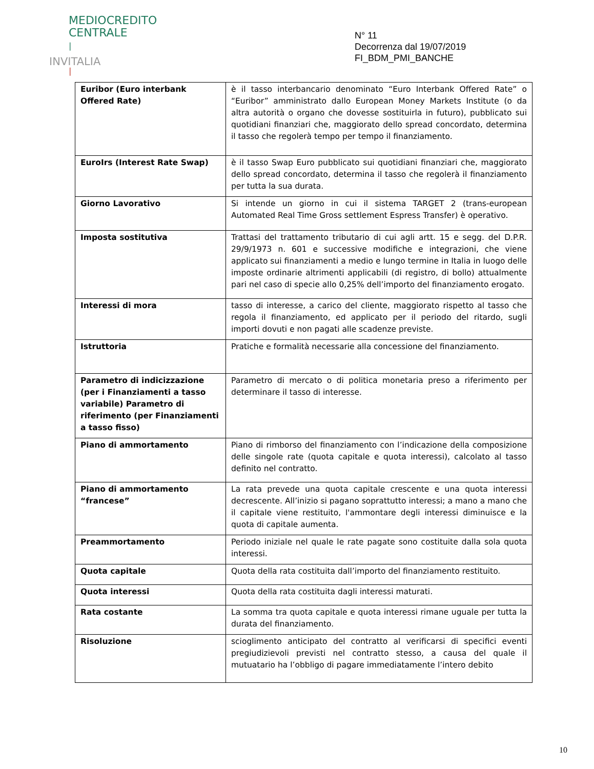MEDIOCREDITO
CENTRALE
|
INVITALIA
|
N° 11
Decorrenza dal 19/07/2019
FI_BDM_PMI_BANCHE
| Euribor (Euro interbank Offered Rate) | è il tasso interbancario denominato “Euro Interbank Offered Rate” o “Euribor” amministrato dallo European Money Markets Institute (o da altra autorità o organo che dovesse sostituirla in futuro), pubblicato sui quotidiani finanziari che, maggiorato dello spread concordato, determina il tasso che regolerà tempo per tempo il finanziamento. |
| EuroIrs (Interest Rate Swap) | è il tasso Swap Euro pubblicato sui quotidiani finanziari che, maggiorato dello spread concordato, determina il tasso che regolerà il finanziamento per tutta la sua durata. |
| Giorno Lavorativo | Si intende un giorno in cui il sistema TARGET 2 (trans-european Automated Real Time Gross settlement Espress Transfer) è operativo. |
| Imposta sostitutiva | Trattasi del trattamento tributario di cui agli artt. 15 e segg. del D.P.R. 29/9/1973 n. 601 e successive modifiche e integrazioni, che viene applicato sui finanziamenti a medio e lungo termine in Italia in luogo delle imposte ordinarie altrimenti applicabili (di registro, di bollo) attualmente pari nel caso di specie allo 0,25% dell’importo del finanziamento erogato. |
| Interessi di mora | tasso di interesse, a carico del cliente, maggiorato rispetto al tasso che regola il finanziamento, ed applicato per il periodo del ritardo, sugli importi dovuti e non pagati alle scadenze previste. |
| Istruttoria | Pratiche e formalità necessarie alla concessione del finanziamento. |
| Parametro di indicizzazione (per i Finanziamenti a tasso variabile) Parametro di riferimento (per Finanziamenti a tasso fisso) | Parametro di mercato o di politica monetaria preso a riferimento per determinare il tasso di interesse. |
| Piano di ammortamento | Piano di rimborso del finanziamento con l’indicazione della composizione delle singole rate (quota capitale e quota interessi), calcolato al tasso definito nel contratto. |
| Piano di ammortamento “francese” | La rata prevede una quota capitale crescente e una quota interessi decrescente. All’inizio si pagano soprattutto interessi; a mano a mano che il capitale viene restituito, l'ammontare degli interessi diminuisce e la quota di capitale aumenta. |
| Preammortamento | Periodo iniziale nel quale le rate pagate sono costituite dalla sola quota interessi. |
| Quota capitale | Quota della rata costituita dall’importo del finanziamento restituito. |
| Quota interessi | Quota della rata costituita dagli interessi maturati. |
| Rata costante | La somma tra quota capitale e quota interessi rimane uguale per tutta la durata del finanziamento. |
| Risoluzione | scioglimento anticipato del contratto al verificarsi di specifici eventi pregiudizievoli previsti nel contratto stesso, a causa del quale il mutuatario ha l’obbligo di pagare immediatamente l’intero debito |
10